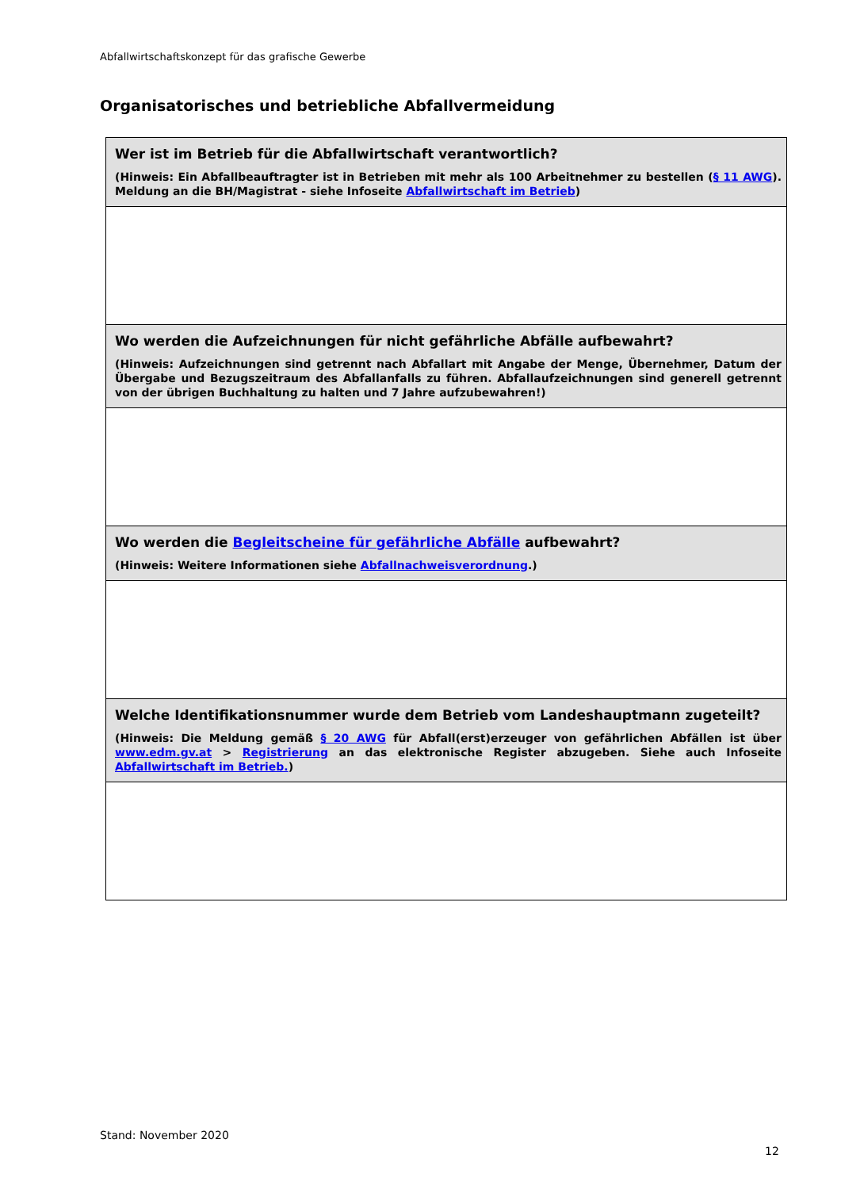Abfallwirtschaftskonzept für das grafische Gewerbe
Organisatorisches und betriebliche Abfallvermeidung
| Wer ist im Betrieb für die Abfallwirtschaft verantwortlich? (Hinweis: Ein Abfallbeauftragter ist in Betrieben mit mehr als 100 Arbeitnehmer zu bestellen ( § 11 AWG ). Meldung an die BH/Magistrat - siehe Infoseite Abfallwirtschaft im Betrieb ) |
| --- |
| Wo werden die Aufzeichnungen für nicht gefährliche Abfälle aufbewahrt? (Hinweis: Aufzeichnungen sind getrennt nach Abfallart mit Angabe der Menge, Übernehmer, Datum der Übergabe und Bezugszeitraum des Abfallanfalls zu führen. Abfallaufzeichnungen sind generell getrennt von der übrigen Buchhaltung zu halten und 7 Jahre aufzubewahren!) |
| Wo werden die Begleitscheine für gefährliche Abfälle aufbewahrt? (Hinweis: Weitere Informationen siehe Abfallnachweisverordnung .) |
| Welche Identifikationsnummer wurde dem Betrieb vom Landeshauptmann zugeteilt? (Hinweis: Die Meldung gemäß § 20 AWG für Abfall(erst)erzeuger von gefährlichen Abfällen ist über www.edm.gv.at > Registrierung an das elektronische Register abzugeben. Siehe auch Infoseite Abfallwirtschaft im Betrieb. ) |
Stand: November 2020
12